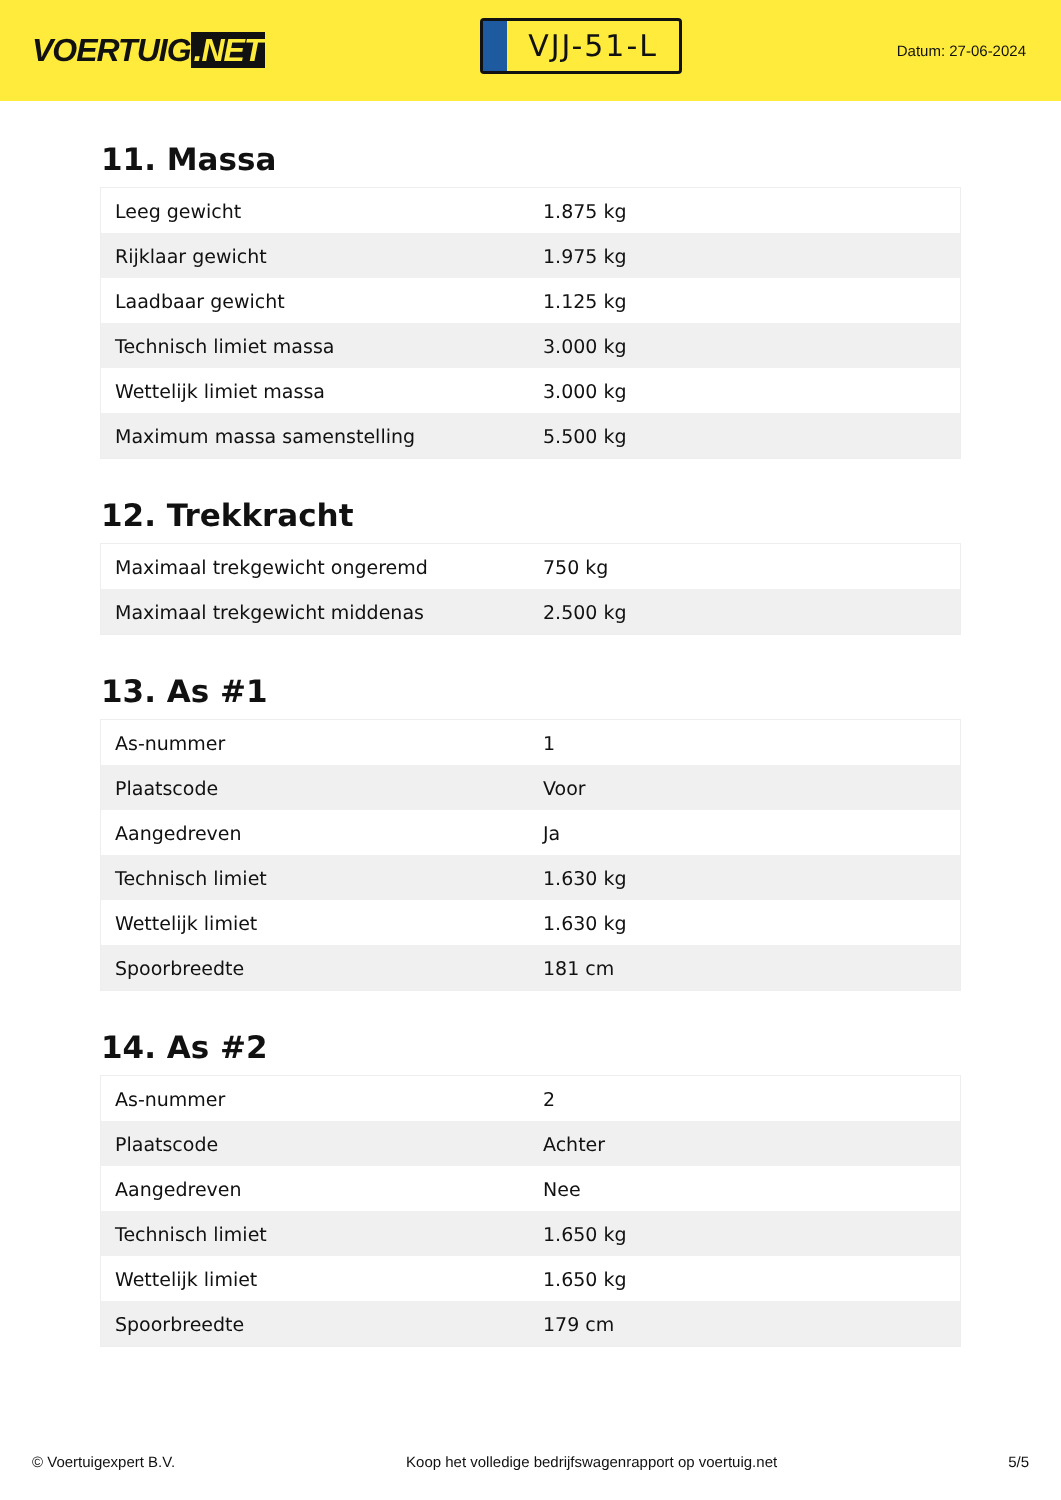VOERTUIG.NET
VJJ-51-L
Datum: 27-06-2024
11. Massa
| Leeg gewicht | 1.875 kg |
| Rijklaar gewicht | 1.975 kg |
| Laadbaar gewicht | 1.125 kg |
| Technisch limiet massa | 3.000 kg |
| Wettelijk limiet massa | 3.000 kg |
| Maximum massa samenstelling | 5.500 kg |
12. Trekkracht
| Maximaal trekgewicht ongeremd | 750 kg |
| Maximaal trekgewicht middenas | 2.500 kg |
13. As #1
| As-nummer | 1 |
| Plaatscode | Voor |
| Aangedreven | Ja |
| Technisch limiet | 1.630 kg |
| Wettelijk limiet | 1.630 kg |
| Spoorbreedte | 181 cm |
14. As #2
| As-nummer | 2 |
| Plaatscode | Achter |
| Aangedreven | Nee |
| Technisch limiet | 1.650 kg |
| Wettelijk limiet | 1.650 kg |
| Spoorbreedte | 179 cm |
© Voertuigexpert B.V. Koop het volledige bedrijfswagenrapport op voertuig.net 5/5